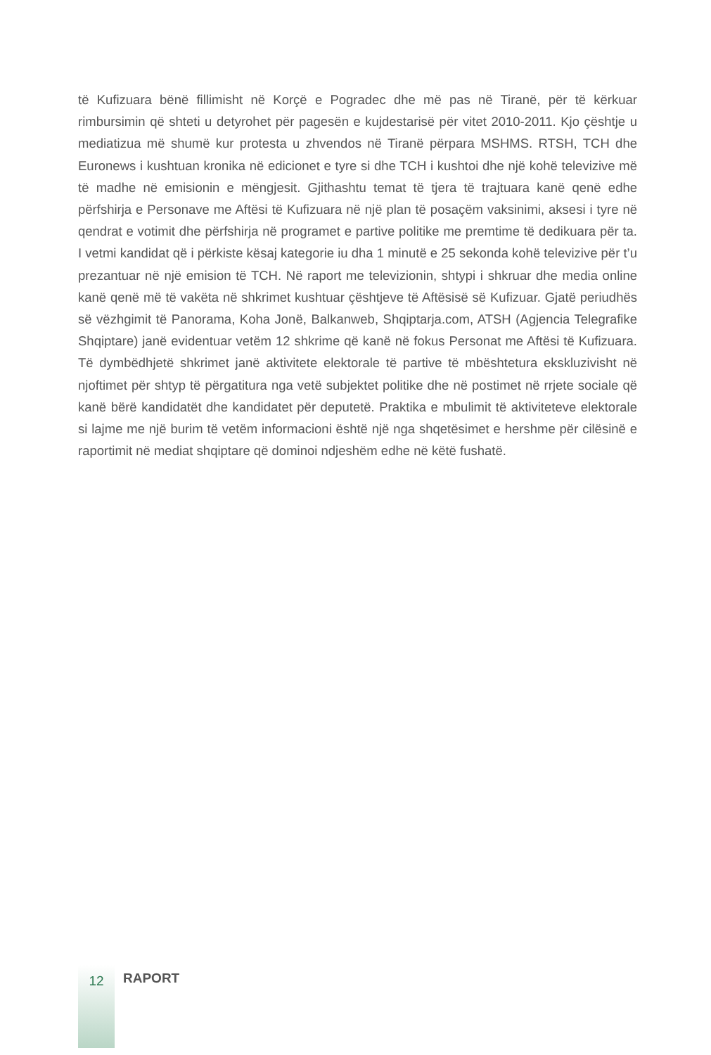të Kufizuara bënë fillimisht në Korçë e Pogradec dhe më pas në Tiranë, për të kërkuar rimbursimin që shteti u detyrohet për pagesën e kujdestarisë për vitet 2010-2011. Kjo çështje u mediatizua më shumë kur protesta u zhvendos në Tiranë përpara MSHMS. RTSH, TCH dhe Euronews i kushtuan kronika në edicionet e tyre si dhe TCH i kushtoi dhe një kohë televizive më të madhe në emisionin e mëngjesit. Gjithashtu temat të tjera të trajtuara kanë qenë edhe përfshirja e Personave me Aftësi të Kufizuara në një plan të posaçëm vaksinimi, aksesi i tyre në qendrat e votimit dhe përfshirja në programet e partive politike me premtime të dedikuara për ta. I vetmi kandidat që i përkiste kësaj kategorie iu dha 1 minutë e 25 sekonda kohë televizive për t’u prezantuar në një emision të TCH. Në raport me televizionin, shtypi i shkruar dhe media online kanë qenë më të vakëta në shkrimet kushtuar çështjeve të Aftësisë së Kufizuar. Gjatë periudhës së vëzhgimit të Panorama, Koha Jonë, Balkanweb, Shqiptarja.com, ATSH (Agjencia Telegrafike Shqiptare) janë evidentuar vetëm 12 shkrime që kanë në fokus Personat me Aftësi të Kufizuara. Të dymbëdhjetë shkrimet janë aktivitete elektorale të partive të mbështetura ekskluzivisht në njoftimet për shtyp të përgatitura nga vetë subjektet politike dhe në postimet në rrjete sociale që kanë bërë kandidatët dhe kandidatet për deputetë. Praktika e mbulimit të aktiviteteve elektorale si lajme me një burim të vetëm informacioni është një nga shqetësimet e hershme për cilësinë e raportimit në mediat shqiptare që dominoi ndjeshëm edhe në këtë fushatë.
12
RAPORT